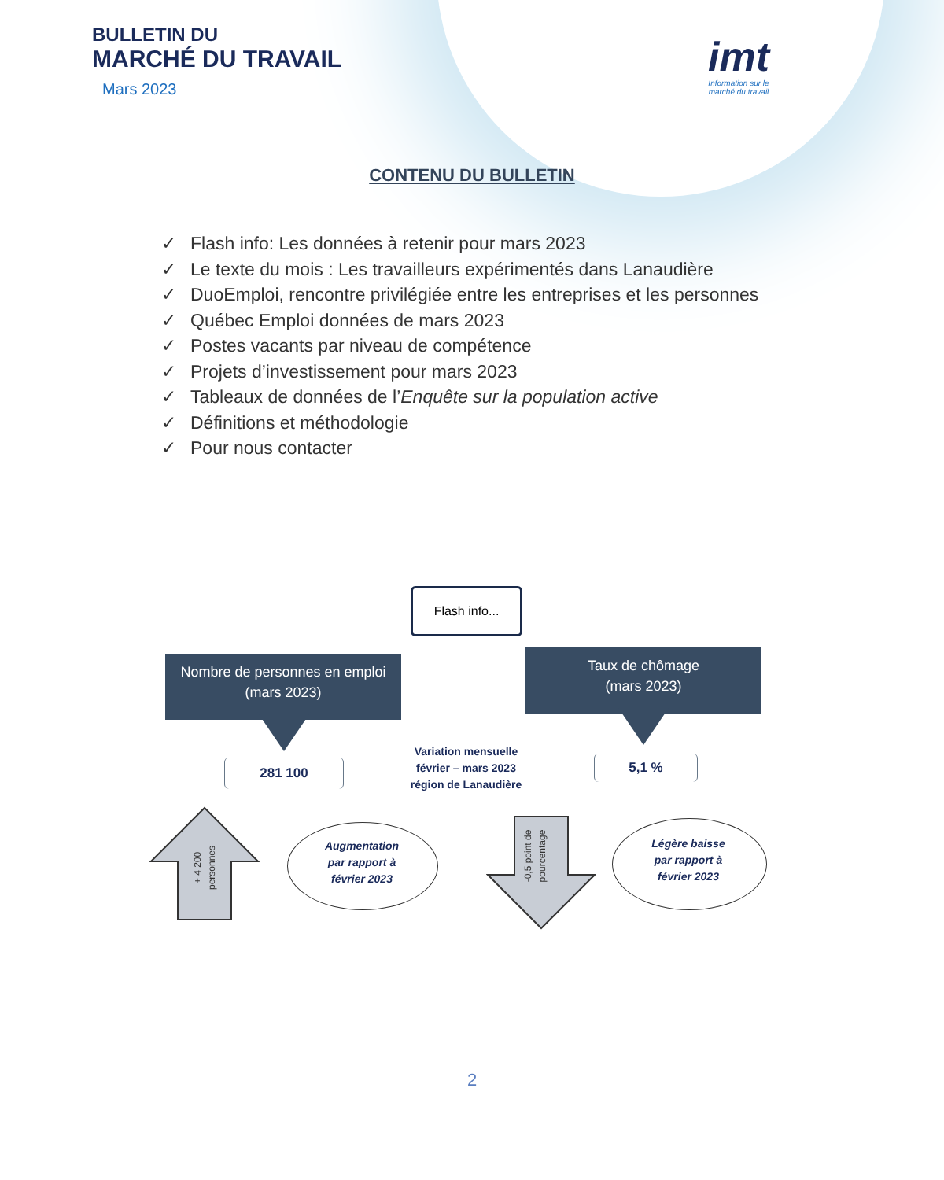BULLETIN DU
MARCHÉ DU TRAVAIL
Mars 2023
imt
Information sur le
marché du travail
CONTENU DU BULLETIN
✓ Flash info: Les données à retenir pour mars 2023
✓ Le texte du mois : Les travailleurs expérimentés dans Lanaudière
✓ DuoEmploi, rencontre privilégiée entre les entreprises et les personnes
✓ Québec Emploi données de mars 2023
✓ Postes vacants par niveau de compétence
✓ Projets d’investissement pour mars 2023
✓ Tableaux de données de l’Enquête sur la population active
✓ Définitions et méthodologie
✓ Pour nous contacter
Flash info...
Nombre de personnes en emploi
(mars 2023)
Taux de chômage
(mars 2023)
281 100 5,1 %
Variation mensuelle février – mars 2023 région de Lanaudière
+ 4 200
personnes
-0,5 point de
pourcentage
Augmentation
par rapport à
février 2023
Légère baisse
par rapport à
février 2023
2